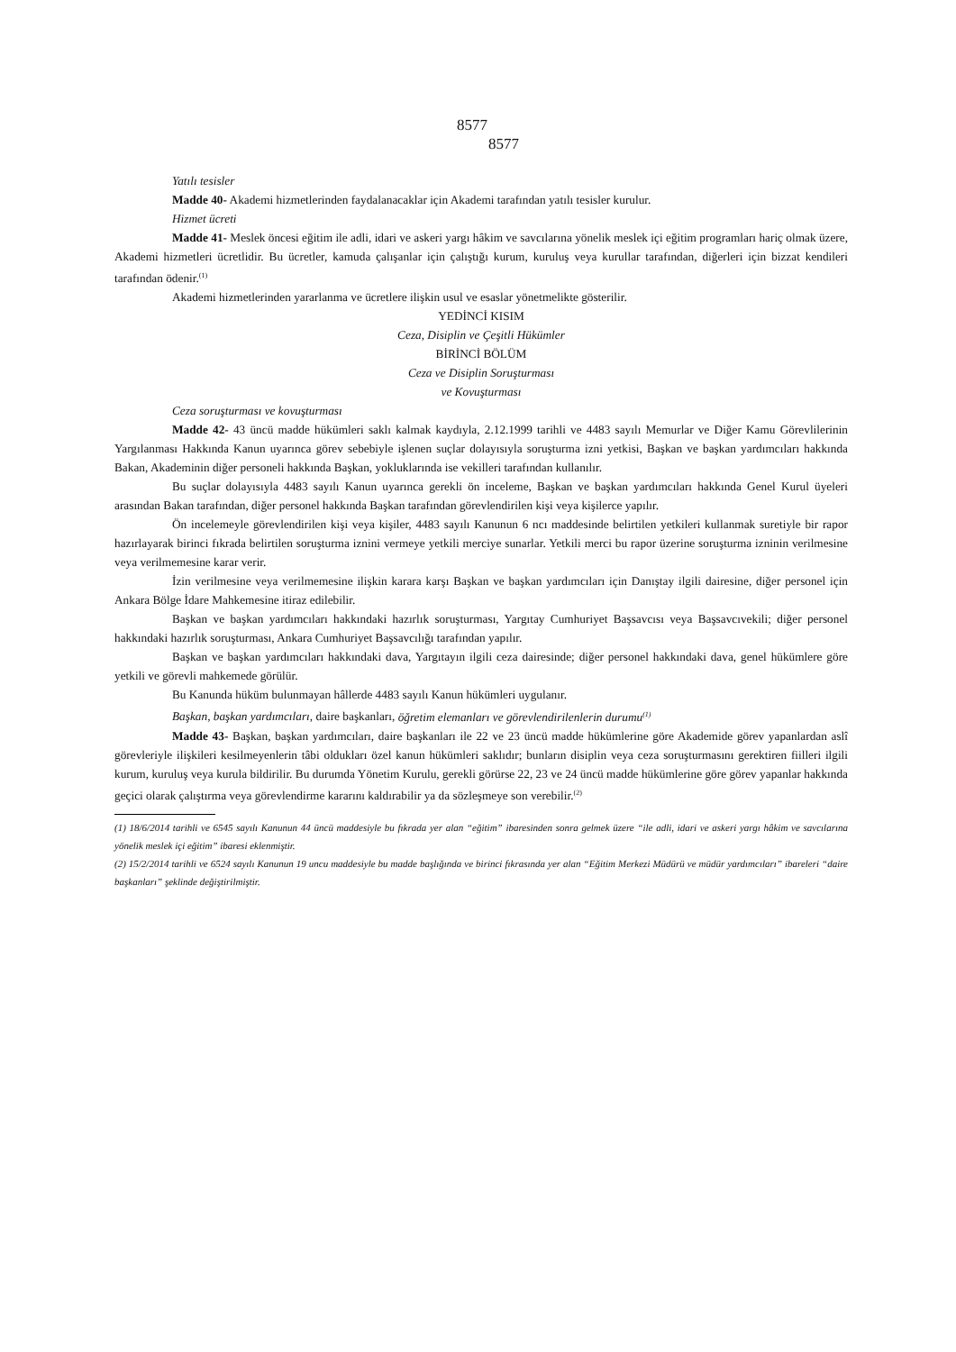8577
8577
Yatılı tesisler
Madde 40- Akademi hizmetlerinden faydalanacaklar için Akademi tarafından yatılı tesisler kurulur.
Hizmet ücreti
Madde 41- Meslek öncesi eğitim ile adli, idari ve askeri yargı hâkim ve savcılarına yönelik meslek içi eğitim programları hariç olmak üzere, Akademi hizmetleri ücretlidir. Bu ücretler, kamuda çalışanlar için çalıştığı kurum, kuruluş veya kurullar tarafından, diğerleri için bizzat kendileri tarafından ödenir.<sup>(1)</sup>
Akademi hizmetlerinden yararlanma ve ücretlere ilişkin usul ve esaslar yönetmelikte gösterilir.
YEDİNCİ KISIM
Ceza, Disiplin ve Çeşitli Hükümler
BİRİNCİ BÖLÜM
Ceza ve Disiplin Soruşturması
ve Kovuşturması
Ceza soruşturması ve kovuşturması
Madde 42- 43 üncü madde hükümleri saklı kalmak kaydıyla, 2.12.1999 tarihli ve 4483 sayılı Memurlar ve Diğer Kamu Görevlilerinin Yargılanması Hakkında Kanun uyarınca görev sebebiyle işlenen suçlar dolayısıyla soruşturma izni yetkisi, Başkan ve başkan yardımcıları hakkında Bakan, Akademinin diğer personeli hakkında Başkan, yokluklarında ise vekilleri tarafından kullanılır.
Bu suçlar dolayısıyla 4483 sayılı Kanun uyarınca gerekli ön inceleme, Başkan ve başkan yardımcıları hakkında Genel Kurul üyeleri arasından Bakan tarafından, diğer personel hakkında Başkan tarafından görevlendirilen kişi veya kişilerce yapılır.
Ön incelemeyle görevlendirilen kişi veya kişiler, 4483 sayılı Kanunun 6 ncı maddesinde belirtilen yetkileri kullanmak suretiyle bir rapor hazırlayarak birinci fıkrada belirtilen soruşturma iznini vermeye yetkili merciye sunarlar. Yetkili merci bu rapor üzerine soruşturma izninin verilmesine veya verilmemesine karar verir.
İzin verilmesine veya verilmemesine ilişkin karara karşı Başkan ve başkan yardımcıları için Danıştay ilgili dairesine, diğer personel için Ankara Bölge İdare Mahkemesine itiraz edilebilir.
Başkan ve başkan yardımcıları hakkındaki hazırlık soruşturması, Yargıtay Cumhuriyet Başsavcısı veya Başsavcıvekili; diğer personel hakkındaki hazırlık soruşturması, Ankara Cumhuriyet Başsavcılığı tarafından yapılır.
Başkan ve başkan yardımcıları hakkındaki dava, Yargıtayın ilgili ceza dairesinde; diğer personel hakkındaki dava, genel hükümlere göre yetkili ve görevli mahkemede görülür.
Bu Kanunda hüküm bulunmayan hâllerde 4483 sayılı Kanun hükümleri uygulanır.
Başkan, başkan yardımcıları, daire başkanları, öğretim elemanları ve görevlendirilenlerin durumu<sup>(1)</sup>
Madde 43- Başkan, başkan yardımcıları, daire başkanları ile 22 ve 23 üncü madde hükümlerine göre Akademide görev yapanlardan aslî görevleriyle ilişkileri kesilmeyenlerin tâbi oldukları özel kanun hükümleri saklıdır; bunların disiplin veya ceza soruşturmasını gerektiren fiilleri ilgili kurum, kuruluş veya kurula bildirilir. Bu durumda Yönetim Kurulu, gerekli görürse 22, 23 ve 24 üncü madde hükümlerine göre görev yapanlar hakkında geçici olarak çalıştırma veya görevlendirme kararını kaldırabilir ya da sözleşmeye son verebilir.<sup>(2)</sup>
(1) 18/6/2014 tarihli ve 6545 sayılı Kanunun 44 üncü maddesiyle bu fıkrada yer alan “eğitim” ibaresinden sonra gelmek üzere “ile adli, idari ve askeri yargı hâkim ve savcılarına yönelik meslek içi eğitim” ibaresi eklenmiştir.
(2) 15/2/2014 tarihli ve 6524 sayılı Kanunun 19 uncu maddesiyle bu madde başlığında ve birinci fıkrasında yer alan “Eğitim Merkezi Müdürü ve müdür yardımcıları” ibareleri “daire başkanları” şeklinde değiştirilmiştir.